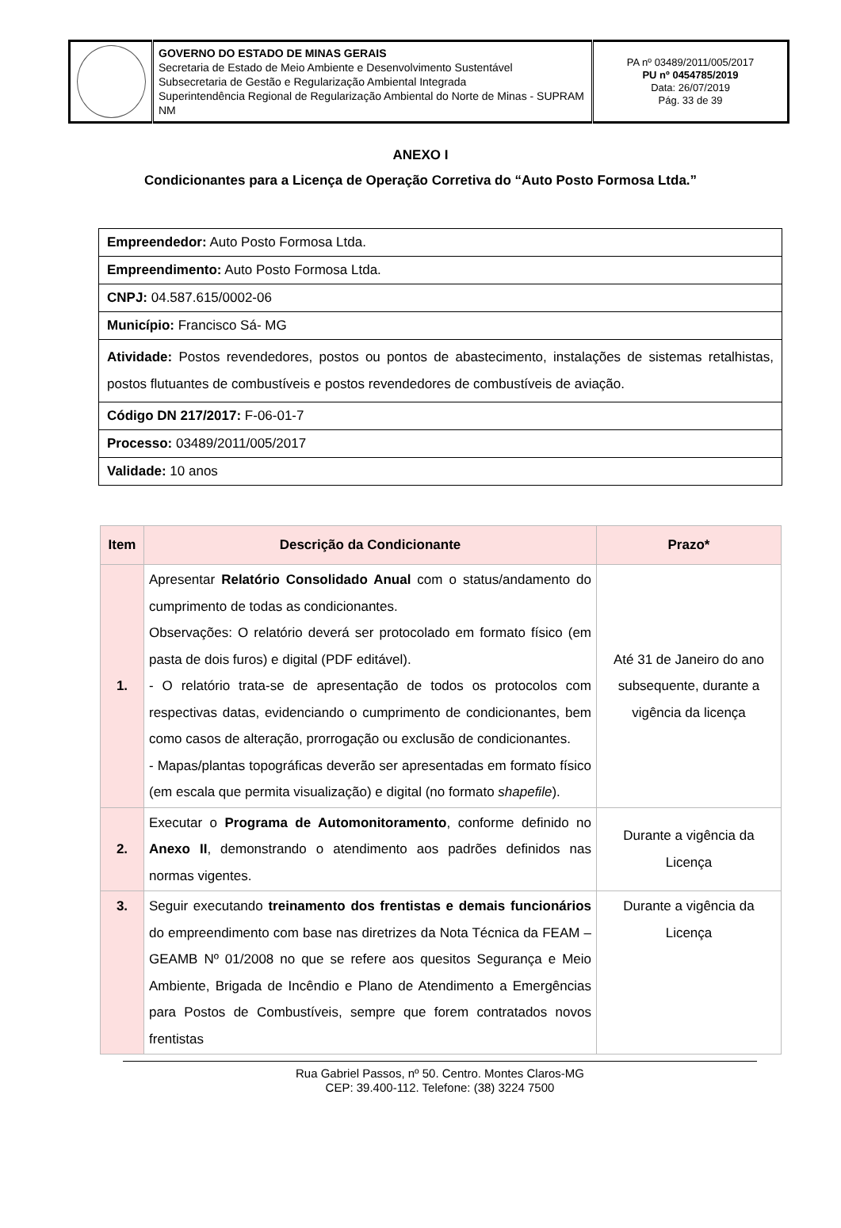| | GOVERNO DO ESTADO DE MINAS GERAIS Secretaria de Estado de Meio Ambiente e Desenvolvimento Sustentável Subsecretaria de Gestão e Regularização Ambiental Integrada Superintendência Regional de Regularização Ambiental do Norte de Minas - SUPRAM NM | PA nº 03489/2011/005/2017 PU nº 0454785/2019 Data: 26/07/2019 Pág. 33 de 39 |
ANEXO I
Condicionantes para a Licença de Operação Corretiva do “Auto Posto Formosa Ltda.”
| Empreendedor: Auto Posto Formosa Ltda. |
| Empreendimento: Auto Posto Formosa Ltda. |
| CNPJ: 04.587.615/0002-06 |
| Município: Francisco Sá- MG |
| Atividade: Postos revendedores, postos ou pontos de abastecimento, instalações de sistemas retalhistas, postos flutuantes de combustíveis e postos revendedores de combustíveis de aviação. |
| Código DN 217/2017: F-06-01-7 |
| Processo: 03489/2011/005/2017 |
| Validade: 10 anos |
| Item | Descrição da Condicionante | Prazo* |
| --- | --- | --- |
| 1. | Apresentar Relatório Consolidado Anual com o status/andamento do cumprimento de todas as condicionantes. Observações: O relatório deverá ser protocolado em formato físico (em pasta de dois furos) e digital (PDF editável). - O relatório trata-se de apresentação de todos os protocolos com respectivas datas, evidenciando o cumprimento de condicionantes, bem como casos de alteração, prorrogação ou exclusão de condicionantes. - Mapas/plantas topográficas deverão ser apresentadas em formato físico (em escala que permita visualização) e digital (no formato shapefile ). | Até 31 de Janeiro do ano subsequente, durante a vigência da licença |
| 2. | Executar o Programa de Automonitoramento , conforme definido no Anexo II , demonstrando o atendimento aos padrões definidos nas normas vigentes. | Durante a vigência da Licença |
| 3. | Seguir executando treinamento dos frentistas e demais funcionários do empreendimento com base nas diretrizes da Nota Técnica da FEAM – GEAMB Nº 01/2008 no que se refere aos quesitos Segurança e Meio Ambiente, Brigada de Incêndio e Plano de Atendimento a Emergências para Postos de Combustíveis, sempre que forem contratados novos frentistas | Durante a vigência da Licença |
Rua Gabriel Passos, nº 50. Centro. Montes Claros-MG
CEP: 39.400-112. Telefone: (38) 3224 7500